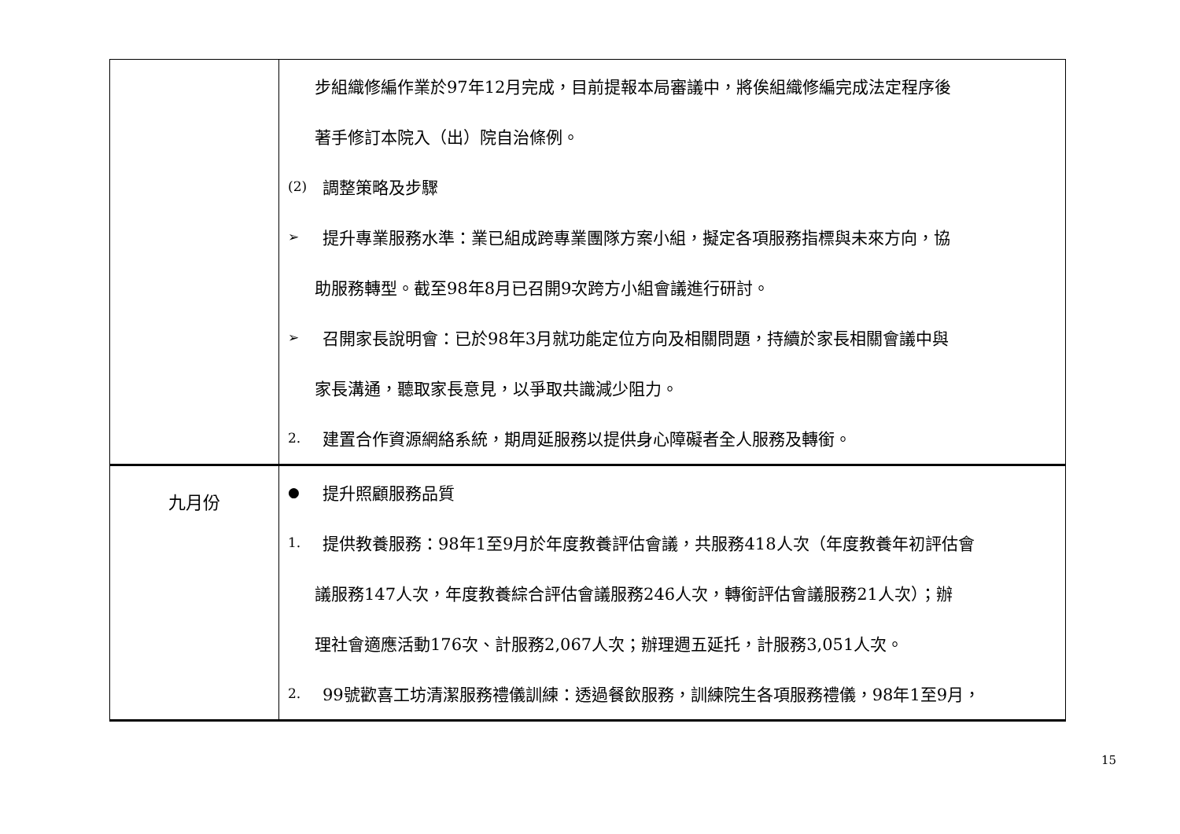| | 步組織修編作業於97年12月完成，目前提報本局審議中，將俟組織修編完成法定程序後 著手修訂本院入（出）院自治條例。 (2) 調整策略及步驟 ➢ 提升專業服務水準：業已組成跨專業團隊方案小組，擬定各項服務指標與未來方向，協 助服務轉型。截至98年8月已召開9次跨方小組會議進行研討。 ➢ 召開家長說明會：已於98年3月就功能定位方向及相關問題，持續於家長相關會議中與 家長溝通，聽取家長意見，以爭取共識減少阻力。 2. 建置合作資源網絡系統，期周延服務以提供身心障礙者全人服務及轉銜。 |
| 九月份 | ● 提升照顧服務品質 1. 提供教養服務：98年1至9月於年度教養評估會議，共服務418人次（年度教養年初評估會 議服務147人次，年度教養綜合評估會議服務246人次，轉銜評估會議服務21人次）；辦 理社會適應活動176次、計服務2,067人次；辦理週五延托，計服務3,051人次。 2. 99號歡喜工坊清潔服務禮儀訓練：透過餐飲服務，訓練院生各項服務禮儀，98年1至9月， |
15